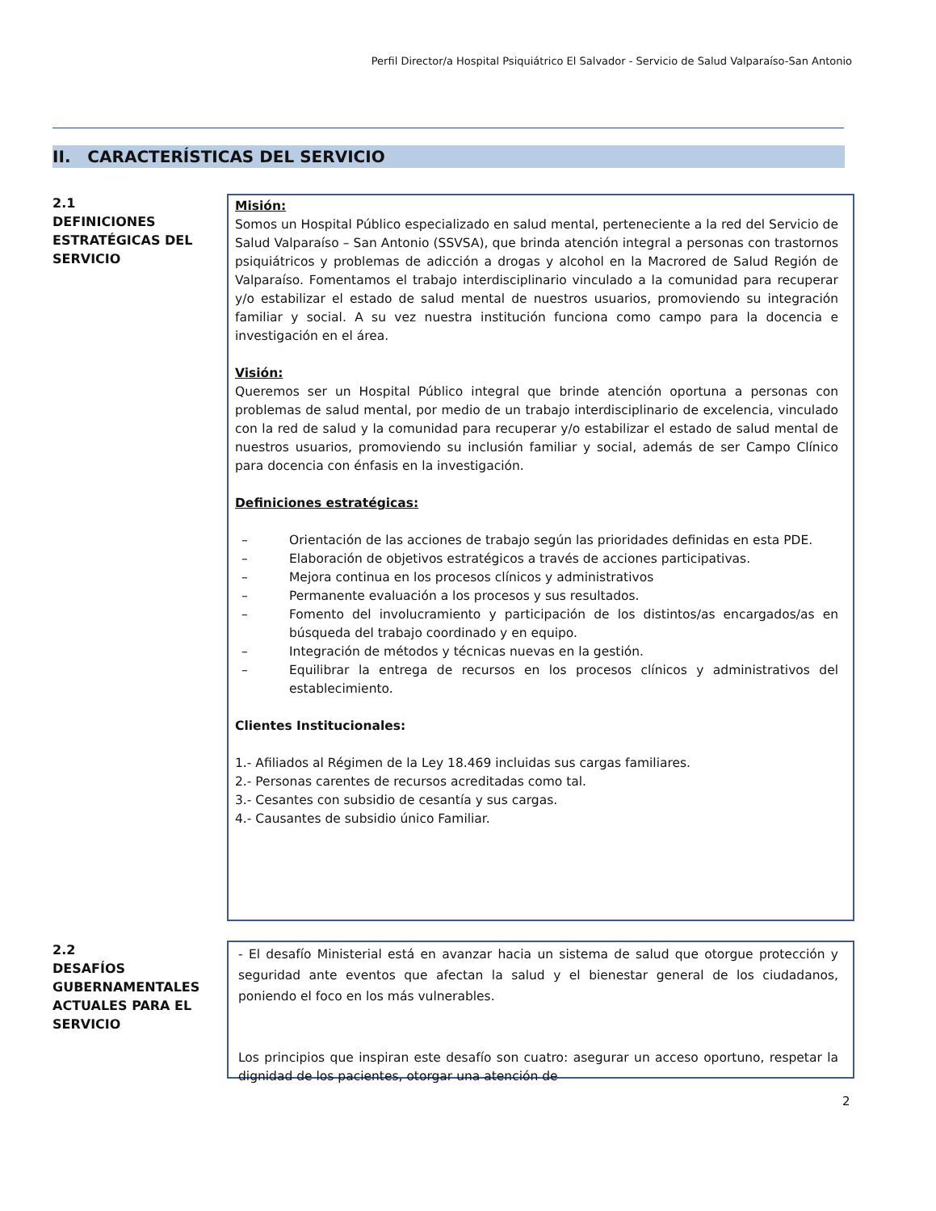Perfil Director/a Hospital Psiquiátrico El Salvador - Servicio de Salud Valparaíso-San Antonio
II. CARACTERÍSTICAS DEL SERVICIO
2.1
DEFINICIONES ESTRATÉGICAS DEL SERVICIO
Misión:
Somos un Hospital Público especializado en salud mental, perteneciente a la red del Servicio de Salud Valparaíso – San Antonio (SSVSA), que brinda atención integral a personas con trastornos psiquiátricos y problemas de adicción a drogas y alcohol en la Macrored de Salud Región de Valparaíso. Fomentamos el trabajo interdisciplinario vinculado a la comunidad para recuperar y/o estabilizar el estado de salud mental de nuestros usuarios, promoviendo su integración familiar y social. A su vez nuestra institución funciona como campo para la docencia e investigación en el área.
Visión:
Queremos ser un Hospital Público integral que brinde atención oportuna a personas con problemas de salud mental, por medio de un trabajo interdisciplinario de excelencia, vinculado con la red de salud y la comunidad para recuperar y/o estabilizar el estado de salud mental de nuestros usuarios, promoviendo su inclusión familiar y social, además de ser Campo Clínico para docencia con énfasis en la investigación.
Definiciones estratégicas:
– Orientación de las acciones de trabajo según las prioridades definidas en esta PDE.
– Elaboración de objetivos estratégicos a través de acciones participativas.
– Mejora continua en los procesos clínicos y administrativos
– Permanente evaluación a los procesos y sus resultados.
– Fomento del involucramiento y participación de los distintos/as encargados/as en búsqueda del trabajo coordinado y en equipo.
– Integración de métodos y técnicas nuevas en la gestión.
– Equilibrar la entrega de recursos en los procesos clínicos y administrativos del establecimiento.
Clientes Institucionales:
1.- Afiliados al Régimen de la Ley 18.469 incluidas sus cargas familiares.
2.- Personas carentes de recursos acreditadas como tal.
3.- Cesantes con subsidio de cesantía y sus cargas.
4.- Causantes de subsidio único Familiar.
2.2
DESAFÍOS GUBERNAMENTALES ACTUALES PARA EL SERVICIO
- El desafío Ministerial está en avanzar hacia un sistema de salud que otorgue protección y seguridad ante eventos que afectan la salud y el bienestar general de los ciudadanos, poniendo el foco en los más vulnerables.
Los principios que inspiran este desafío son cuatro: asegurar un acceso oportuno, respetar la dignidad de los pacientes, otorgar una atención de
2